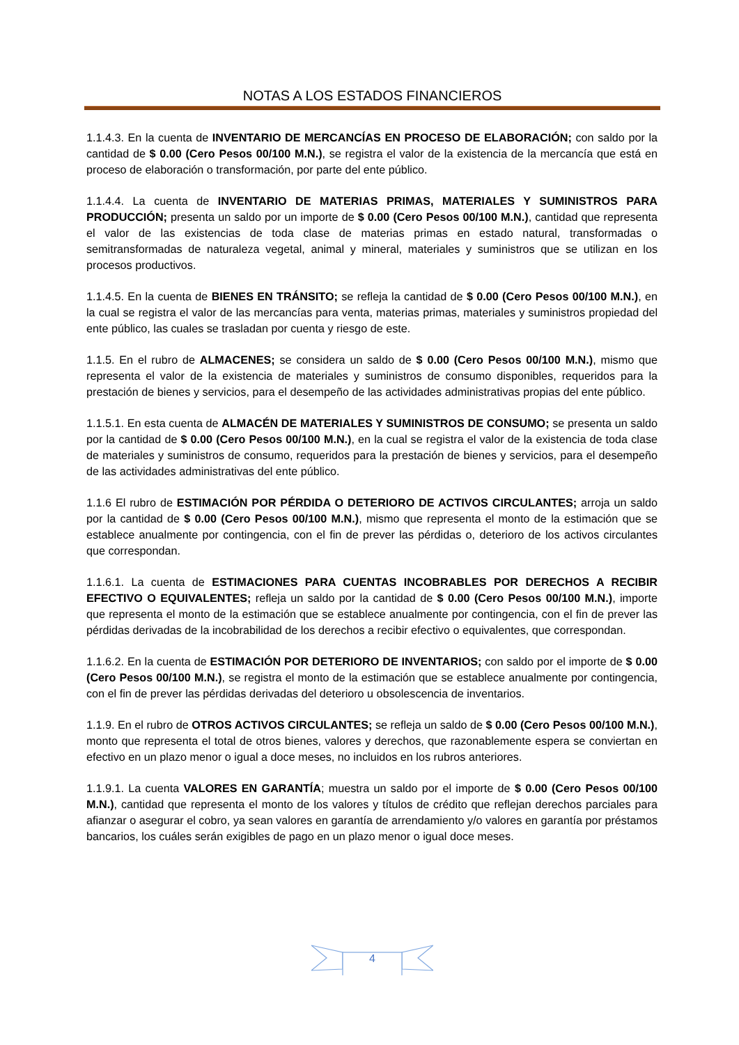NOTAS A LOS ESTADOS FINANCIEROS
1.1.4.3. En la cuenta de INVENTARIO DE MERCANCÍAS EN PROCESO DE ELABORACIÓN; con saldo por la cantidad de $ 0.00 (Cero Pesos 00/100 M.N.), se registra el valor de la existencia de la mercancía que está en proceso de elaboración o transformación, por parte del ente público.
1.1.4.4. La cuenta de INVENTARIO DE MATERIAS PRIMAS, MATERIALES Y SUMINISTROS PARA PRODUCCIÓN; presenta un saldo por un importe de $ 0.00 (Cero Pesos 00/100 M.N.), cantidad que representa el valor de las existencias de toda clase de materias primas en estado natural, transformadas o semitransformadas de naturaleza vegetal, animal y mineral, materiales y suministros que se utilizan en los procesos productivos.
1.1.4.5. En la cuenta de BIENES EN TRÁNSITO; se refleja la cantidad de $ 0.00 (Cero Pesos 00/100 M.N.), en la cual se registra el valor de las mercancías para venta, materias primas, materiales y suministros propiedad del ente público, las cuales se trasladan por cuenta y riesgo de este.
1.1.5. En el rubro de ALMACENES; se considera un saldo de $ 0.00 (Cero Pesos 00/100 M.N.), mismo que representa el valor de la existencia de materiales y suministros de consumo disponibles, requeridos para la prestación de bienes y servicios, para el desempeño de las actividades administrativas propias del ente público.
1.1.5.1. En esta cuenta de ALMACÉN DE MATERIALES Y SUMINISTROS DE CONSUMO; se presenta un saldo por la cantidad de $ 0.00 (Cero Pesos 00/100 M.N.), en la cual se registra el valor de la existencia de toda clase de materiales y suministros de consumo, requeridos para la prestación de bienes y servicios, para el desempeño de las actividades administrativas del ente público.
1.1.6 El rubro de ESTIMACIÓN POR PÉRDIDA O DETERIORO DE ACTIVOS CIRCULANTES; arroja un saldo por la cantidad de $ 0.00 (Cero Pesos 00/100 M.N.), mismo que representa el monto de la estimación que se establece anualmente por contingencia, con el fin de prever las pérdidas o, deterioro de los activos circulantes que correspondan.
1.1.6.1. La cuenta de ESTIMACIONES PARA CUENTAS INCOBRABLES POR DERECHOS A RECIBIR EFECTIVO O EQUIVALENTES; refleja un saldo por la cantidad de $ 0.00 (Cero Pesos 00/100 M.N.), importe que representa el monto de la estimación que se establece anualmente por contingencia, con el fin de prever las pérdidas derivadas de la incobrabilidad de los derechos a recibir efectivo o equivalentes, que correspondan.
1.1.6.2. En la cuenta de ESTIMACIÓN POR DETERIORO DE INVENTARIOS; con saldo por el importe de $ 0.00 (Cero Pesos 00/100 M.N.), se registra el monto de la estimación que se establece anualmente por contingencia, con el fin de prever las pérdidas derivadas del deterioro u obsolescencia de inventarios.
1.1.9. En el rubro de OTROS ACTIVOS CIRCULANTES; se refleja un saldo de $ 0.00 (Cero Pesos 00/100 M.N.), monto que representa el total de otros bienes, valores y derechos, que razonablemente espera se conviertan en efectivo en un plazo menor o igual a doce meses, no incluidos en los rubros anteriores.
1.1.9.1. La cuenta VALORES EN GARANTÍA; muestra un saldo por el importe de $ 0.00 (Cero Pesos 00/100 M.N.), cantidad que representa el monto de los valores y títulos de crédito que reflejan derechos parciales para afianzar o asegurar el cobro, ya sean valores en garantía de arrendamiento y/o valores en garantía por préstamos bancarios, los cuáles serán exigibles de pago en un plazo menor o igual doce meses.
4